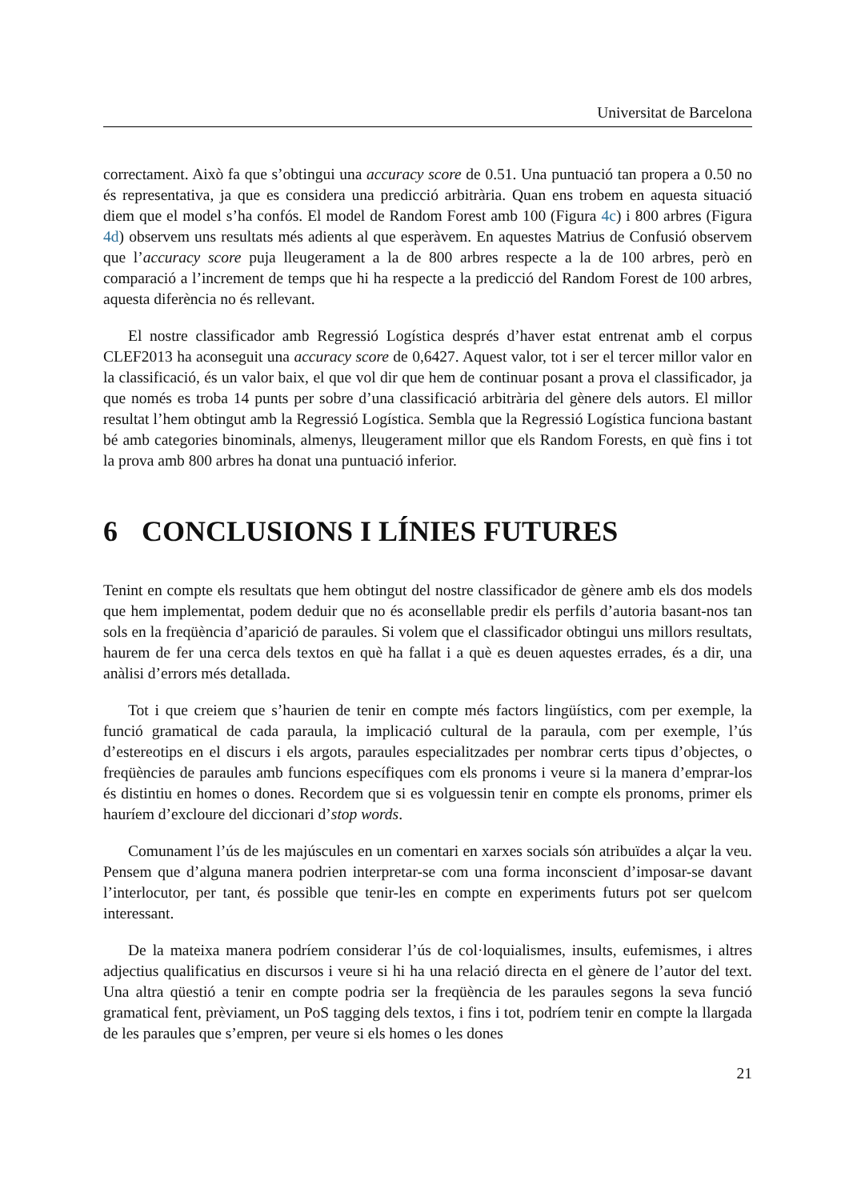Universitat de Barcelona
correctament. Això fa que s’obtingui una accuracy score de 0.51. Una puntuació tan propera a 0.50 no és representativa, ja que es considera una predicció arbitrària. Quan ens trobem en aquesta situació diem que el model s’ha confós. El model de Random Forest amb 100 (Figura 4c) i 800 arbres (Figura 4d) observem uns resultats més adients al que esperàvem. En aquestes Matrius de Confusió observem que l’accuracy score puja lleugerament a la de 800 arbres respecte a la de 100 arbres, però en comparació a l’increment de temps que hi ha respecte a la predicció del Random Forest de 100 arbres, aquesta diferència no és rellevant.
El nostre classificador amb Regressió Logística després d’haver estat entrenat amb el corpus CLEF2013 ha aconseguit una accuracy score de 0,6427. Aquest valor, tot i ser el tercer millor valor en la classificació, és un valor baix, el que vol dir que hem de continuar posant a prova el classificador, ja que només es troba 14 punts per sobre d’una classificació arbitrària del gènere dels autors. El millor resultat l’hem obtingut amb la Regressió Logística. Sembla que la Regressió Logística funciona bastant bé amb categories binominals, almenys, lleugerament millor que els Random Forests, en què fins i tot la prova amb 800 arbres ha donat una puntuació inferior.
6 CONCLUSIONS I LÍNIES FUTURES
Tenint en compte els resultats que hem obtingut del nostre classificador de gènere amb els dos models que hem implementat, podem deduir que no és aconsellable predir els perfils d’autoria basant-nos tan sols en la freqüència d’aparició de paraules. Si volem que el classificador obtingui uns millors resultats, haurem de fer una cerca dels textos en què ha fallat i a què es deuen aquestes errades, és a dir, una anàlisi d’errors més detallada.
Tot i que creiem que s’haurien de tenir en compte més factors lingüístics, com per exemple, la funció gramatical de cada paraula, la implicació cultural de la paraula, com per exemple, l’ús d’estereotips en el discurs i els argots, paraules especialitzades per nombrar certs tipus d’objectes, o freqüències de paraules amb funcions específiques com els pronoms i veure si la manera d’emprar-los és distintiu en homes o dones. Recordem que si es volguessin tenir en compte els pronoms, primer els hauríem d’excloure del diccionari d’stop words.
Comunament l’ús de les majúscules en un comentari en xarxes socials són atribuïdes a alçar la veu. Pensem que d’alguna manera podrien interpretar-se com una forma inconscient d’imposar-se davant l’interlocutor, per tant, és possible que tenir-les en compte en experiments futurs pot ser quelcom interessant.
De la mateixa manera podríem considerar l’ús de col·loquialismes, insults, eufemismes, i altres adjectius qualificatius en discursos i veure si hi ha una relació directa en el gènere de l’autor del text. Una altra qüestió a tenir en compte podria ser la freqüència de les paraules segons la seva funció gramatical fent, prèviament, un PoS tagging dels textos, i fins i tot, podríem tenir en compte la llargada de les paraules que s’empren, per veure si els homes o les dones
21